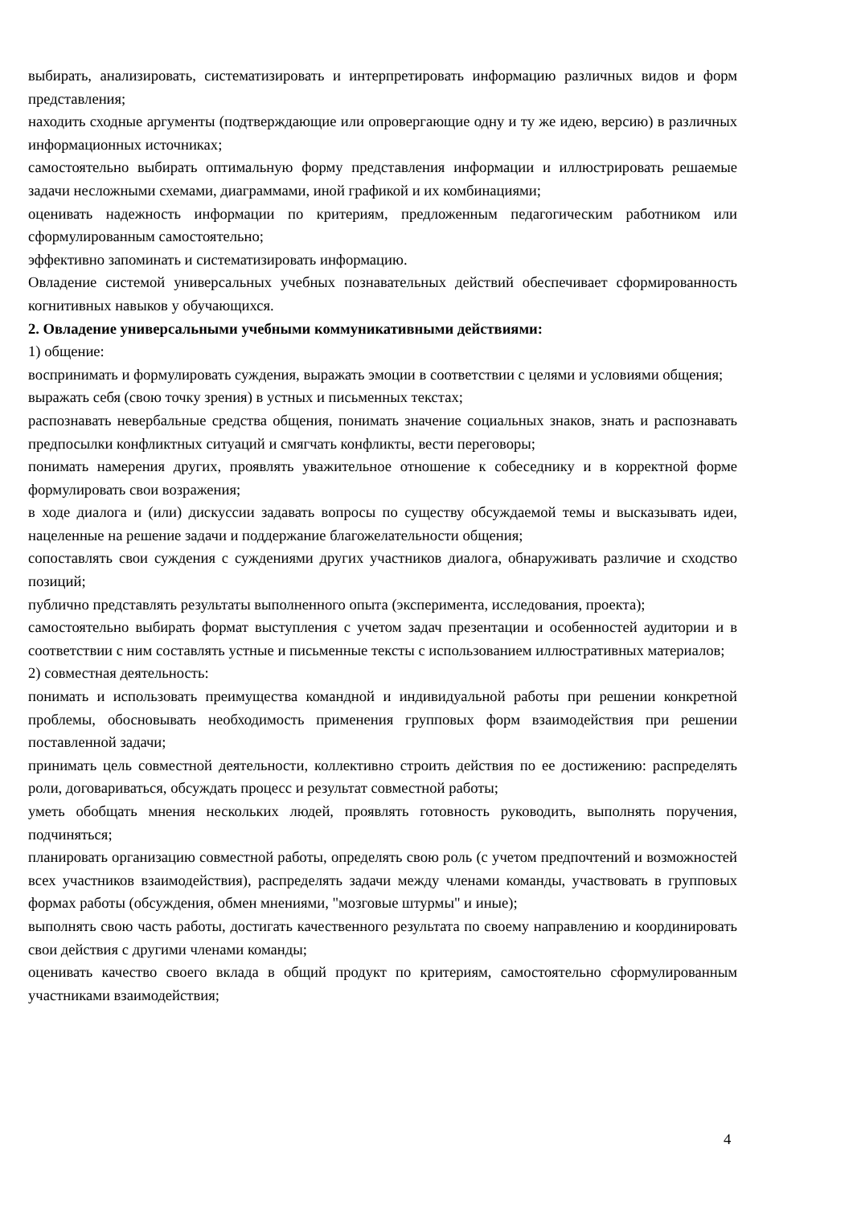выбирать, анализировать, систематизировать и интерпретировать информацию различных видов и форм представления;
находить сходные аргументы (подтверждающие или опровергающие одну и ту же идею, версию) в различных информационных источниках;
самостоятельно выбирать оптимальную форму представления информации и иллюстрировать решаемые задачи несложными схемами, диаграммами, иной графикой и их комбинациями;
оценивать надежность информации по критериям, предложенным педагогическим работником или сформулированным самостоятельно;
эффективно запоминать и систематизировать информацию.
Овладение системой универсальных учебных познавательных действий обеспечивает сформированность когнитивных навыков у обучающихся.
2. Овладение универсальными учебными коммуникативными действиями:
1) общение:
воспринимать и формулировать суждения, выражать эмоции в соответствии с целями и условиями общения;
выражать себя (свою точку зрения) в устных и письменных текстах;
распознавать невербальные средства общения, понимать значение социальных знаков, знать и распознавать предпосылки конфликтных ситуаций и смягчать конфликты, вести переговоры;
понимать намерения других, проявлять уважительное отношение к собеседнику и в корректной форме формулировать свои возражения;
в ходе диалога и (или) дискуссии задавать вопросы по существу обсуждаемой темы и высказывать идеи, нацеленные на решение задачи и поддержание благожелательности общения;
сопоставлять свои суждения с суждениями других участников диалога, обнаруживать различие и сходство позиций;
публично представлять результаты выполненного опыта (эксперимента, исследования, проекта);
самостоятельно выбирать формат выступления с учетом задач презентации и особенностей аудитории и в соответствии с ним составлять устные и письменные тексты с использованием иллюстративных материалов;
2) совместная деятельность:
понимать и использовать преимущества командной и индивидуальной работы при решении конкретной проблемы, обосновывать необходимость применения групповых форм взаимодействия при решении поставленной задачи;
принимать цель совместной деятельности, коллективно строить действия по ее достижению: распределять роли, договариваться, обсуждать процесс и результат совместной работы;
уметь обобщать мнения нескольких людей, проявлять готовность руководить, выполнять поручения, подчиняться;
планировать организацию совместной работы, определять свою роль (с учетом предпочтений и возможностей всех участников взаимодействия), распределять задачи между членами команды, участвовать в групповых формах работы (обсуждения, обмен мнениями, "мозговые штурмы" и иные);
выполнять свою часть работы, достигать качественного результата по своему направлению и координировать свои действия с другими членами команды;
оценивать качество своего вклада в общий продукт по критериям, самостоятельно сформулированным участниками взаимодействия;
4